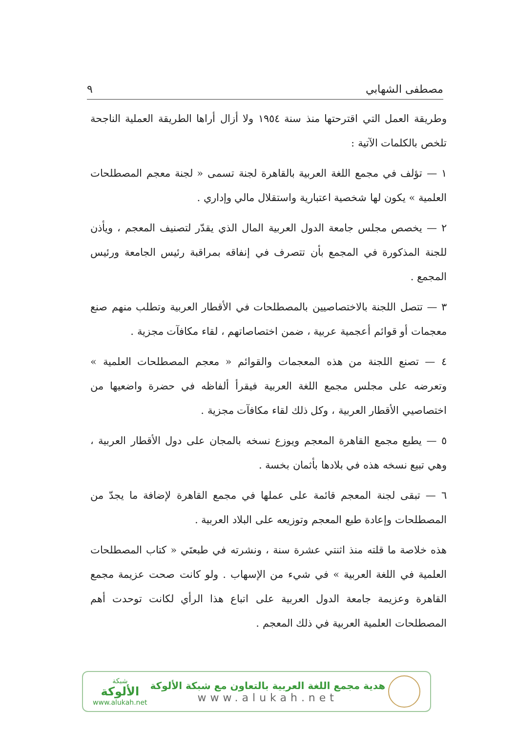مصطفى الشهابي ٩
وطريقة العمل التي اقترحتها منذ سنة ١٩٥٤ ولا أزال أراها الطريقة العملية الناجحة تلخص بالكلمات الآتية :
١ — تؤلف في مجمع اللغة العربية بالقاهرة لجنة تسمى « لجنة معجم المصطلحات العلمية » يكون لها شخصية اعتبارية واستقلال مالي وإداري .
٢ — يخصص مجلس جامعة الدول العربية المال الذي يقدّر لتصنيف المعجم ، ويأذن للجنة المذكورة في المجمع بأن تتصرف في إنفاقه بمراقبة رئيس الجامعة ورئيس المجمع .
٣ — تتصل اللجنة بالاختصاصيين بالمصطلحات في الأقطار العربية وتطلب منهم صنع معجمات أو قوائم أعجمية عربية ، ضمن اختصاصاتهم ، لقاء مكافآت مجزية .
٤ — تصنع اللجنة من هذه المعجمات والقوائم « معجم المصطلحات العلمية » وتعرضه على مجلس مجمع اللغة العربية فيقرأ ألفاظه في حضرة واضعيها من اختصاصيي الأقطار العربية ، وكل ذلك لقاء مكافآت مجزية .
٥ — يطبع مجمع القاهرة المعجم ويوزع نسخه بالمجان على دول الأقطار العربية ، وهي تبيع نسخه هذه في بلادها بأثمان بخسة .
٦ — تبقى لجنة المعجم قائمة على عملها في مجمع القاهرة لإضافة ما يجدّ من المصطلحات وإعادة طبع المعجم وتوزيعه على البلاد العربية .
هذه خلاصة ما قلته منذ اثنتي عشرة سنة ، ونشرته في طبعتَي « كتاب المصطلحات العلمية في اللغة العربية » في شيء من الإسهاب . ولو كانت صحت عزيمة مجمع القاهرة وعزيمة جامعة الدول العربية على اتباع هذا الرأي لكانت توحدت أهم المصطلحات العلمية العربية في ذلك المعجم .
شبكة
الألوكة
www.alukah.net
هدية مجمع اللغة العربية بالتعاون مع شبكة الألوكة
www.alukah.net